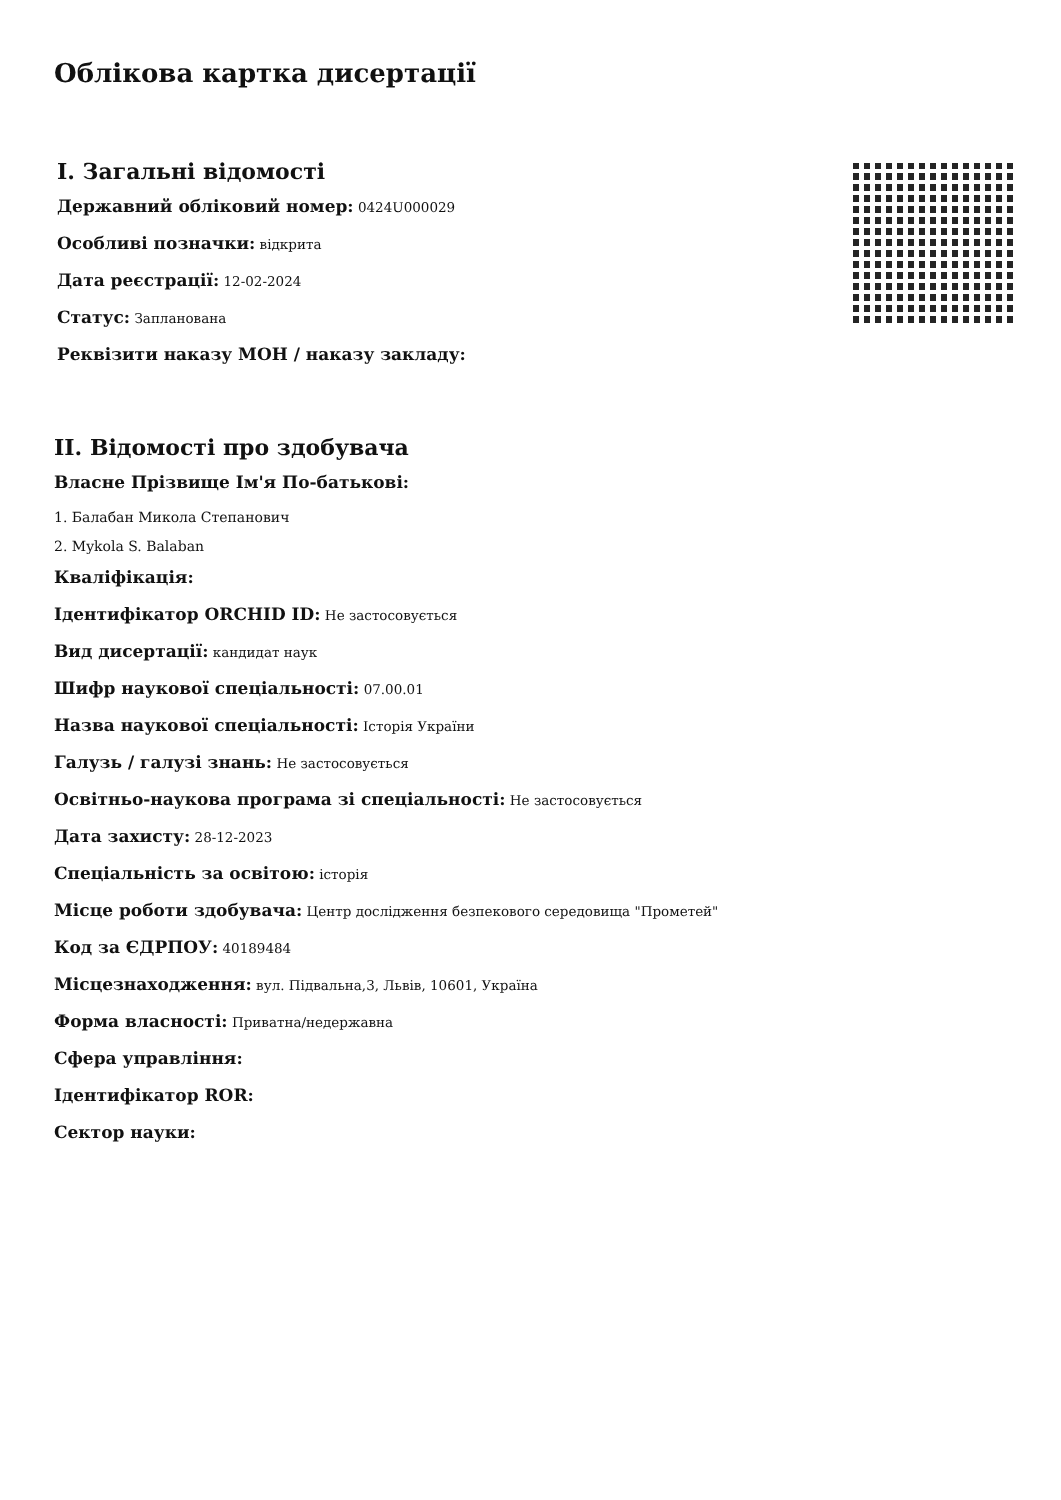Облікова картка дисертації
I. Загальні відомості
Державний обліковий номер: 0424U000029
Особливі позначки: відкрита
Дата реєстрації: 12-02-2024
Статус: Запланована
Реквізити наказу МОН / наказу закладу:
II. Відомості про здобувача
Власне Прізвище Ім'я По-батькові:
1. Балабан Микола Степанович
2. Mykola S. Balaban
Кваліфікація:
Ідентифікатор ORCHID ID: Не застосовується
Вид дисертації: кандидат наук
Шифр наукової спеціальності: 07.00.01
Назва наукової спеціальності: Історія України
Галузь / галузі знань: Не застосовується
Освітньо-наукова програма зі спеціальності: Не застосовується
Дата захисту: 28-12-2023
Спеціальність за освітою: історія
Місце роботи здобувача: Центр дослідження безпекового середовища "Прометей"
Код за ЄДРПОУ: 40189484
Місцезнаходження: вул. Підвальна,3, Львів, 10601, Україна
Форма власності: Приватна/недержавна
Сфера управління:
Ідентифікатор ROR:
Сектор науки: